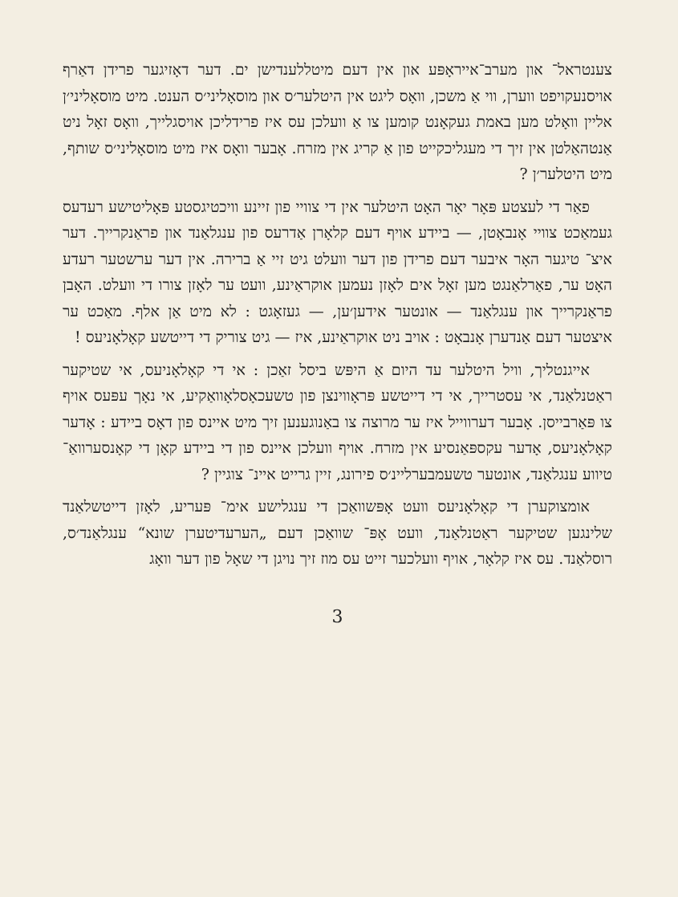צענטראל־ און מערב־אייראָפּע און אין דעם מיטללענדישן ים. דער דאָזיגער פרידן דאַרף אויסנעקויפט ווערן, ווי אַ משכן, וואָס ליגט אין היטלער׳ס און מוסאָליני׳ס הענט. מיט מוסאָליני׳ן אליין וואָלט מען באמת געקאָנט קומען צו אַ וועלכן עס איז פרידליכן אויסגלייך, וואָס זאָל ניט אַנטהאַלטן אין זיך די מעגליכקייט פון אַ קריג אין מזרח. אָבער וואָס איז מיט מוסאָליני׳ס שותף, מיט היטלער׳ן ?
פאַר די לעצטע פּאָר יאָר האָט היטלער אין די צוויי פון זיינע וויכטיגסטע פּאָליטישע רעדעס געמאַכט צוויי אָנבאָטן, — ביידע אויף דעם קלאָרן אַדרעס פון ענגלאַנד און פראַנקרייך. דער איצ־ טיגער האָר איבער דעם פרידן פון דער וועלט גיט זיי אַ ברירה. אין דער ערשטער רעדע האָט ער, פאַרלאַנגט מען זאָל אים לאָזן נעמען אוקראַינע, וועט ער לאָזן צורו די וועלט. האָבן פראַנקרייך און ענגלאַנד — אונטער אידען׳ען, — געזאָגט : לא מיט אַן אלף. מאַכט ער איצטער דעם אַנדערן אָנבאָט : אויב ניט אוקראַינע, איז — גיט צוריק די דייטשע קאָלאָניעס !
אייגנטליך, וויל היטלער עד היום אַ היפּש ביסל זאַכן : אי די קאָלאָניעס, אי שטיקער ראַטנלאַנד, אי עסטרייך, אי די דייטשע פּראָווינצן פון טשעכאָסלאָוואַקיע, אי נאָך עפּעס אויף צו פּאַרבייסן. אָבער דערווייל איז ער מרוצה צו באַנוגענען זיך מיט איינס פון דאָס ביידע : אָדער קאָלאָניעס, אָדער עקספּאַנסיע אין מזרח. אויף וועלכן איינס פון די ביידע קאָן די קאָנסערוואַ־ טיווע ענגלאַנד, אונטער טשעמבערליינ׳ס פירונג, זיין גרייט איינ־ צוגיין ?
אומצוקערן די קאָלאָניעס וועט אָפּשוואַכן די ענגלישע אימ־ פּעריע, לאָזן דייטשלאַנד שלינגען שטיקער ראַטנלאַנד, וועט אָפּ־ שוואַכן דעם „הערעדיטערן שונא“ ענגלאַנד׳ס, רוסלאַנד. עס איז קלאָר, אויף וועלכער זייט עס מוז זיך נויגן די שאָל פון דער וואָג
3